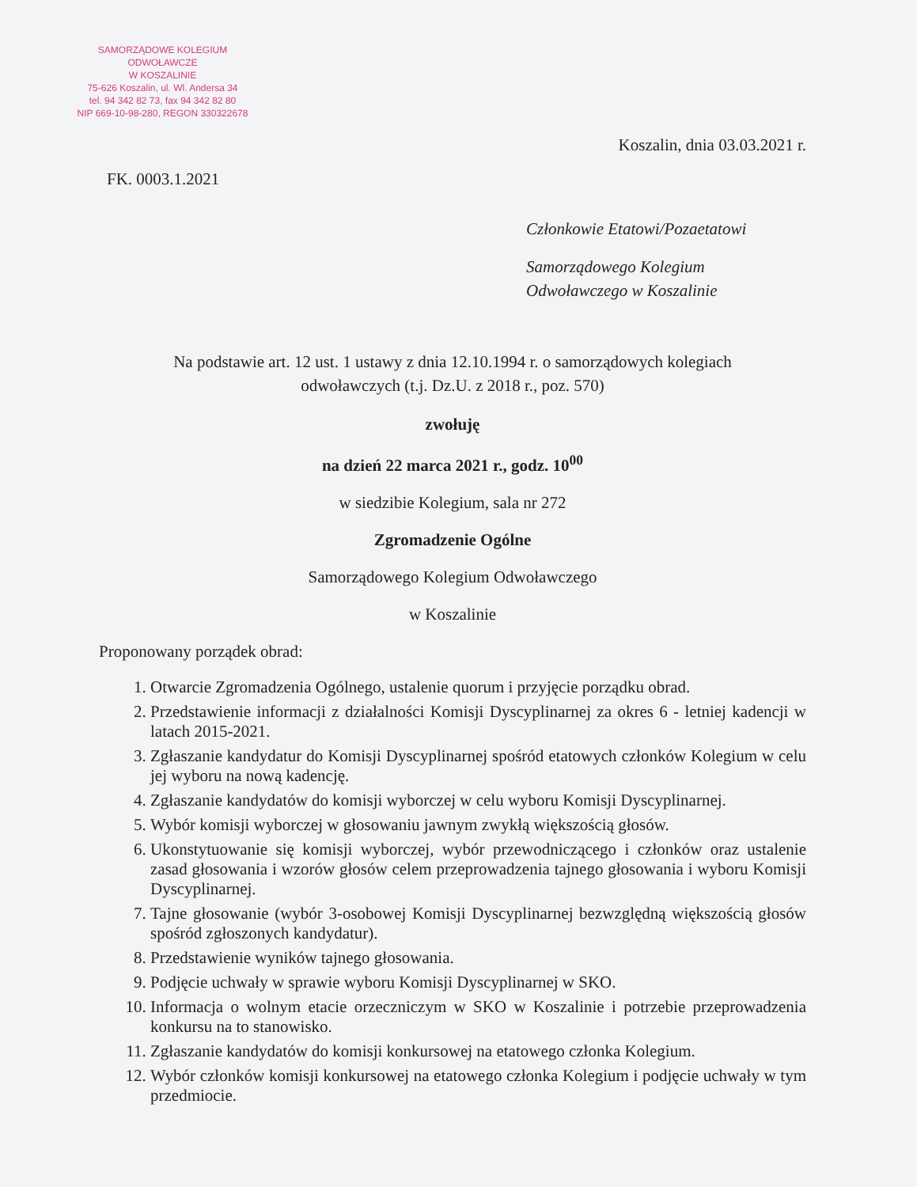SAMORZĄDOWE KOLEGIUM ODWOŁAWCZE
W KOSZALINIE
75-626 Koszalin, ul. Wl. Andersa 34
tel. 94 342 82 73, fax 94 342 82 80
NIP 669-10-98-280, REGON 330322678
Koszalin, dnia 03.03.2021 r.
FK. 0003.1.2021
Członkowie Etatowi/Pozaetatowi
Samorządowego Kolegium
Odwoławczego w Koszalinie
Na podstawie art. 12 ust. 1 ustawy z dnia 12.10.1994 r. o samorządowych kolegiach
odwoławczych (t.j. Dz.U. z 2018 r., poz. 570)
zwołuję
na dzień 22 marca 2021 r., godz. 10<sup>00</sup>
w siedzibie Kolegium, sala nr 272
Zgromadzenie Ogólne
Samorządowego Kolegium Odwoławczego
w Koszalinie
Proponowany porządek obrad:
1. Otwarcie Zgromadzenia Ogólnego, ustalenie quorum i przyjęcie porządku obrad.
2. Przedstawienie informacji z działalności Komisji Dyscyplinarnej za okres 6 - letniej kadencji w latach 2015-2021.
3. Zgłaszanie kandydatur do Komisji Dyscyplinarnej spośród etatowych członków Kolegium w celu jej wyboru na nową kadencję.
4. Zgłaszanie kandydatów do komisji wyborczej w celu wyboru Komisji Dyscyplinarnej.
5. Wybór komisji wyborczej w głosowaniu jawnym zwykłą większością głosów.
6. Ukonstytuowanie się komisji wyborczej, wybór przewodniczącego i członków oraz ustalenie zasad głosowania i wzorów głosów celem przeprowadzenia tajnego głosowania i wyboru Komisji Dyscyplinarnej.
7. Tajne głosowanie (wybór 3-osobowej Komisji Dyscyplinarnej bezwzględną większością głosów spośród zgłoszonych kandydatur).
8. Przedstawienie wyników tajnego głosowania.
9. Podjęcie uchwały w sprawie wyboru Komisji Dyscyplinarnej w SKO.
10. Informacja o wolnym etacie orzeczniczym w SKO w Koszalinie i potrzebie przeprowadzenia konkursu na to stanowisko.
11. Zgłaszanie kandydatów do komisji konkursowej na etatowego członka Kolegium.
12. Wybór członków komisji konkursowej na etatowego członka Kolegium i podjęcie uchwały w tym przedmiocie.